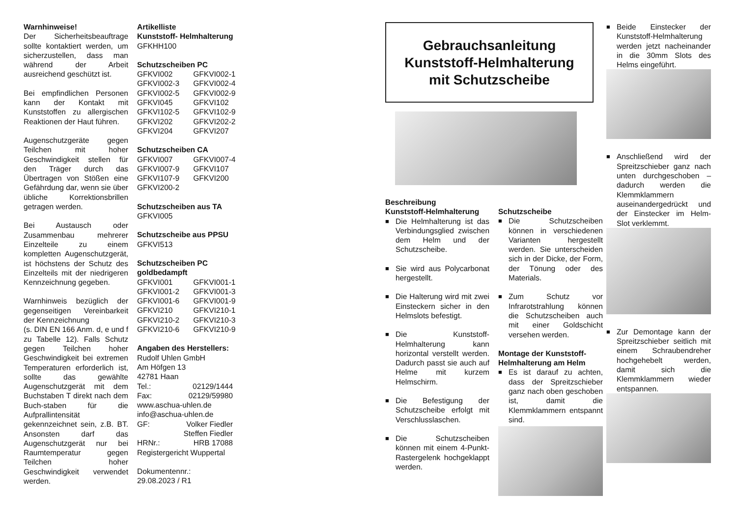Warnhinweise!
Der Sicherheitsbeauftrage sollte kontaktiert werden, um sicherzustellen, dass man während der Arbeit ausreichend geschützt ist.
Bei empfindlichen Personen kann der Kontakt mit Kunststoffen zu allergischen Reaktionen der Haut führen.
Augenschutzgeräte gegen Teilchen mit hoher Geschwindigkeit stellen für den Träger durch das Übertragen von Stößen eine Gefährdung dar, wenn sie über übliche Korrektionsbrillen getragen werden.
Bei Austausch oder Zusammenbau mehrerer Einzelteile zu einem kompletten Augenschutzgerät, ist höchstens der Schutz des Einzelteils mit der niedrigeren Kennzeichnung gegeben.
Warnhinweis bezüglich der gegenseitigen Vereinbarkeit der Kennzeichnung
(s. DIN EN 166 Anm. d, e und f zu Tabelle 12). Falls Schutz gegen Teilchen hoher Geschwindigkeit bei extremen Temperaturen erforderlich ist, sollte das gewählte Augenschutzgerät mit dem Buchstaben T direkt nach dem Buch-staben für die Aufprallintensität gekennzeichnet sein, z.B. BT. Ansonsten darf das Augenschutzgerät nur bei Raumtemperatur gegen Teilchen hoher Geschwindigkeit verwendet werden.
Artikelliste
Kunststoff- Helmhalterung
GFKHH100
Schutzscheiben PC
GFKVI002 GFKVI002-1
GFKVI002-3 GFKVI002-4
GFKVI002-5 GFKVI002-9
GFKVI045 GFKVI102
GFKVI102-5 GFKVI102-9
GFKVI202 GFKVI202-2
GFKVI204 GFKVI207
Schutzscheiben CA
GFKVI007 GFKVI007-4
GFKVI007-9 GFKVI107
GFKVI107-9 GFKVI200
GFKVI200-2
Schutzscheiben aus TA
GFKVI005
Schutzscheibe aus PPSU
GFKVI513
Schutzscheiben PC goldbedampft
GFKVI001 GFKVI001-1
GFKVI001-2 GFKVI001-3
GFKVI001-6 GFKVI001-9
GFKVI210 GFKVI210-1
GFKVI210-2 GFKVI210-3
GFKVI210-6 GFKVI210-9
Angaben des Herstellers:
Rudolf Uhlen GmbH
Am Höfgen 13
42781 Haan
Tel.: 02129/1444
Fax: 02129/59980
www.aschua-uhlen.de
info@aschua-uhlen.de
GF: Volker Fiedler
Steffen Fiedler
HRNr.: HRB 17088
Registergericht Wuppertal
Dokumentennr.:
29.08.2023 / R1
Gebrauchsanleitung
Kunststoff-Helmhalterung
mit Schutzscheibe
Beschreibung
Kunststoff-Helmhalterung
■ Die Helmhalterung ist das Verbindungsglied zwischen dem Helm und der Schutzscheibe.
■ Sie wird aus Polycarbonat hergestellt.
■ Die Halterung wird mit zwei Einsteckern sicher in den Helmslots befestigt.
■ Die Kunststoff-Helmhalterung kann horizontal verstellt werden. Dadurch passt sie auch auf Helme mit kurzem Helmschirm.
■ Die Befestigung der Schutzscheibe erfolgt mit Verschlusslaschen.
■ Die Schutzscheiben können mit einem 4-Punkt-Rastergelenk hochgeklappt werden.
Schutzscheibe
■ Die Schutzscheiben können in verschiedenen Varianten hergestellt werden. Sie unterscheiden sich in der Dicke, der Form, der Tönung oder des Materials.
■ Zum Schutz vor Infrarotstrahlung können die Schutzscheiben auch mit einer Goldschicht versehen werden.
Montage der Kunststoff-Helmhalterung am Helm
■ Es ist darauf zu achten, dass der Spreitzschieber ganz nach oben geschoben ist, damit die Klemmklammern entspannt sind.
■ Beide Einstecker der Kunststoff-Helmhalterung werden jetzt nacheinander in die 30mm Slots des Helms eingeführt.
■ Anschließend wird der Spreitzschieber ganz nach unten durchgeschoben – dadurch werden die Klemmklammern auseinandergedrückt und der Einstecker im Helm-Slot verklemmt.
■ Zur Demontage kann der Spreitzschieber seitlich mit einem Schraubendreher hochgehebelt werden, damit sich die Klemmklammern wieder entspannen.